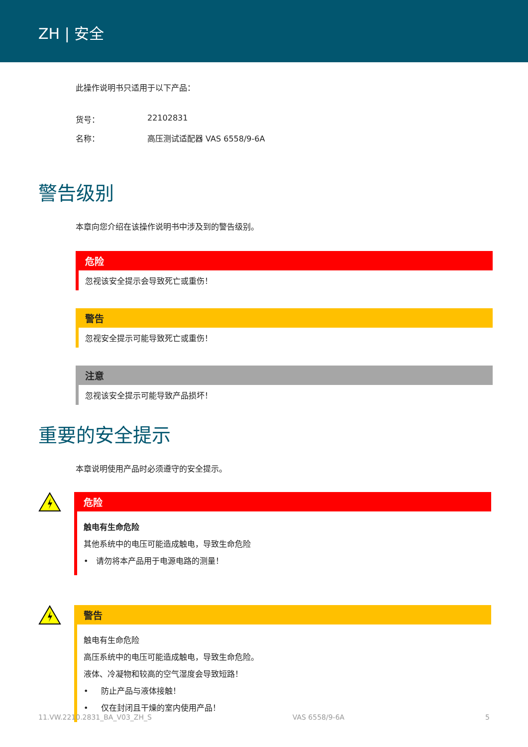ZH | 安全
此操作说明书只适用于以下产品：
货号： 22102831 名称： 高压测试适配器 VAS 6558/9-6A
警告级别
本章向您介绍在该操作说明书中涉及到的警告级别。
危险
忽视该安全提示会导致死亡或重伤！
警告
忽视安全提示可能导致死亡或重伤！
注意
忽视该安全提示可能导致产品损坏！
重要的安全提示
本章说明使用产品时必须遵守的安全提示。
危险
触电有生命危险
其他系统中的电压可能造成触电，导致生命危险
• 请勿将本产品用于电源电路的测量！
警告
触电有生命危险
高压系统中的电压可能造成触电，导致生命危险。
液体、冷凝物和较高的空气湿度会导致短路！
• 防止产品与液体接触！
• 仅在封闭且干燥的室内使用产品！
11.VW.2210.2831_BA_V03_ZH_S VAS 6558/9-6A 5